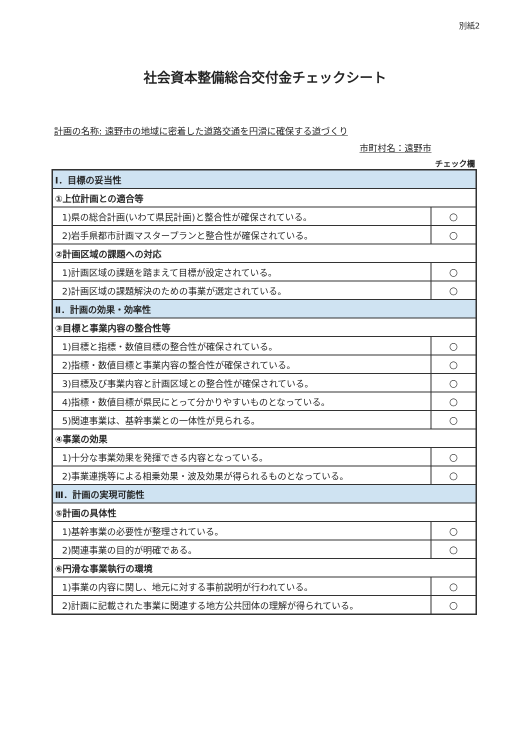別紙2
社会資本整備総合交付金チェックシート
計画の名称: 遠野市の地域に密着した道路交通を円滑に確保する道づくり
市町村名：遠野市
チェック欄
| Ⅰ．目標の妥当性 | |
| ①上位計画との適合等 | |
| 1)県の総合計画(いわて県民計画)と整合性が確保されている。 | ○ |
| 2)岩手県都市計画マスタープランと整合性が確保されている。 | ○ |
| ②計画区域の課題への対応 | |
| 1)計画区域の課題を踏まえて目標が設定されている。 | ○ |
| 2)計画区域の課題解決のための事業が選定されている。 | ○ |
| Ⅱ．計画の効果・効率性 | |
| ③目標と事業内容の整合性等 | |
| 1)目標と指標・数値目標の整合性が確保されている。 | ○ |
| 2)指標・数値目標と事業内容の整合性が確保されている。 | ○ |
| 3)目標及び事業内容と計画区域との整合性が確保されている。 | ○ |
| 4)指標・数値目標が県民にとって分かりやすいものとなっている。 | ○ |
| 5)関連事業は、基幹事業との一体性が見られる。 | ○ |
| ④事業の効果 | |
| 1)十分な事業効果を発揮できる内容となっている。 | ○ |
| 2)事業連携等による相乗効果・波及効果が得られるものとなっている。 | ○ |
| Ⅲ．計画の実現可能性 | |
| ⑤計画の具体性 | |
| 1)基幹事業の必要性が整理されている。 | ○ |
| 2)関連事業の目的が明確である。 | ○ |
| ⑥円滑な事業執行の環境 | |
| 1)事業の内容に関し、地元に対する事前説明が行われている。 | ○ |
| 2)計画に記載された事業に関連する地方公共団体の理解が得られている。 | ○ |